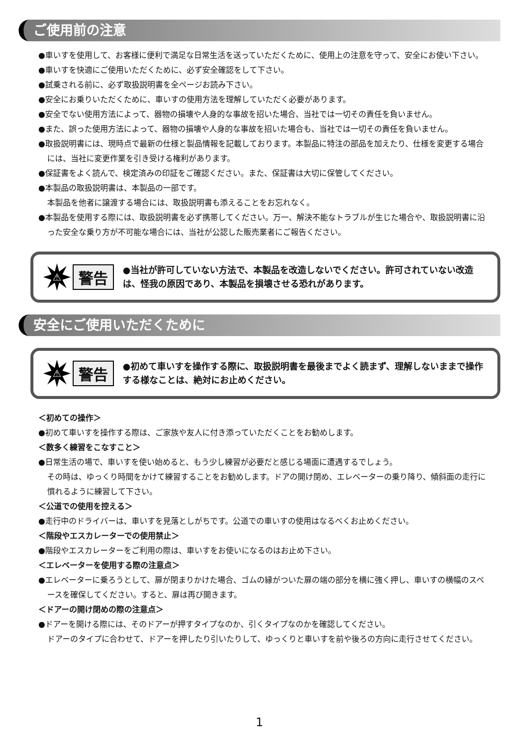ご使用前の注意
●車いすを使用して、お客様に便利で満足な日常生活を送っていただくために、使用上の注意を守って、安全にお使い下さい。
●車いすを快適にご使用いただくために、必ず安全確認をして下さい。
●試乗される前に、必ず取扱説明書を全ページお読み下さい。
●安全にお乗りいただくために、車いすの使用方法を理解していただく必要があります。
●安全でない使用方法によって、器物の損壊や人身的な事故を招いた場合、当社では一切その責任を負いません。
●また、誤った使用方法によって、器物の損壊や人身的な事故を招いた場合も、当社では一切その責任を負いません。
●取扱説明書には、現時点で最新の仕様と製品情報を記載しております。本製品に特注の部品を加えたり、仕様を変更する場合には、当社に変更作業を引き受ける権利があります。
●保証書をよく読んで、検定済みの印証をご確認ください。また、保証書は大切に保管してください。
●本製品の取扱説明書は、本製品の一部です。
本製品を他者に譲渡する場合には、取扱説明書も添えることをお忘れなく。
●本製品を使用する際には、取扱説明書を必ず携帯してください。万一、解決不能なトラブルが生じた場合や、取扱説明書に沿った安全な乗り方が不可能な場合には、当社が公認した販売業者にご報告ください。
⚠
警告
●当社が許可していない方法で、本製品を改造しないでください。許可されていない改造は、怪我の原因であり、本製品を損壊させる恐れがあります。
安全にご使用いただくために
⚠
警告
●初めて車いすを操作する際に、取扱説明書を最後までよく読まず、理解しないままで操作する様なことは、絶対にお止めください。
＜初めての操作＞
●初めて車いすを操作する際は、ご家族や友人に付き添っていただくことをお勧めします。
＜数多く練習をこなすこと＞
●日常生活の場で、車いすを使い始めると、もう少し練習が必要だと感じる場面に遭遇するでしょう。
その時は、ゆっくり時間をかけて練習することをお勧めします。ドアの開け閉め、エレベーターの乗り降り、傾斜面の走行に慣れるように練習して下さい。
＜公道での使用を控える＞
●走行中のドライバーは、車いすを見落としがちです。公道での車いすの使用はなるべくお止めください。
＜階段やエスカレーターでの使用禁止＞
●階段やエスカレーターをご利用の際は、車いすをお使いになるのはお止め下さい。
＜エレベーターを使用する際の注意点＞
●エレベーターに乗ろうとして、扉が閉まりかけた場合、ゴムの縁がついた扉の端の部分を横に強く押し、車いすの横幅のスペースを確保してください。すると、扉は再び開きます。
＜ドアーの開け閉めの際の注意点＞
●ドアーを開ける際には、そのドアーが押すタイプなのか、引くタイプなのかを確認してください。
ドアーのタイプに合わせて、ドアーを押したり引いたりして、ゆっくりと車いすを前や後ろの方向に走行させてください。
1